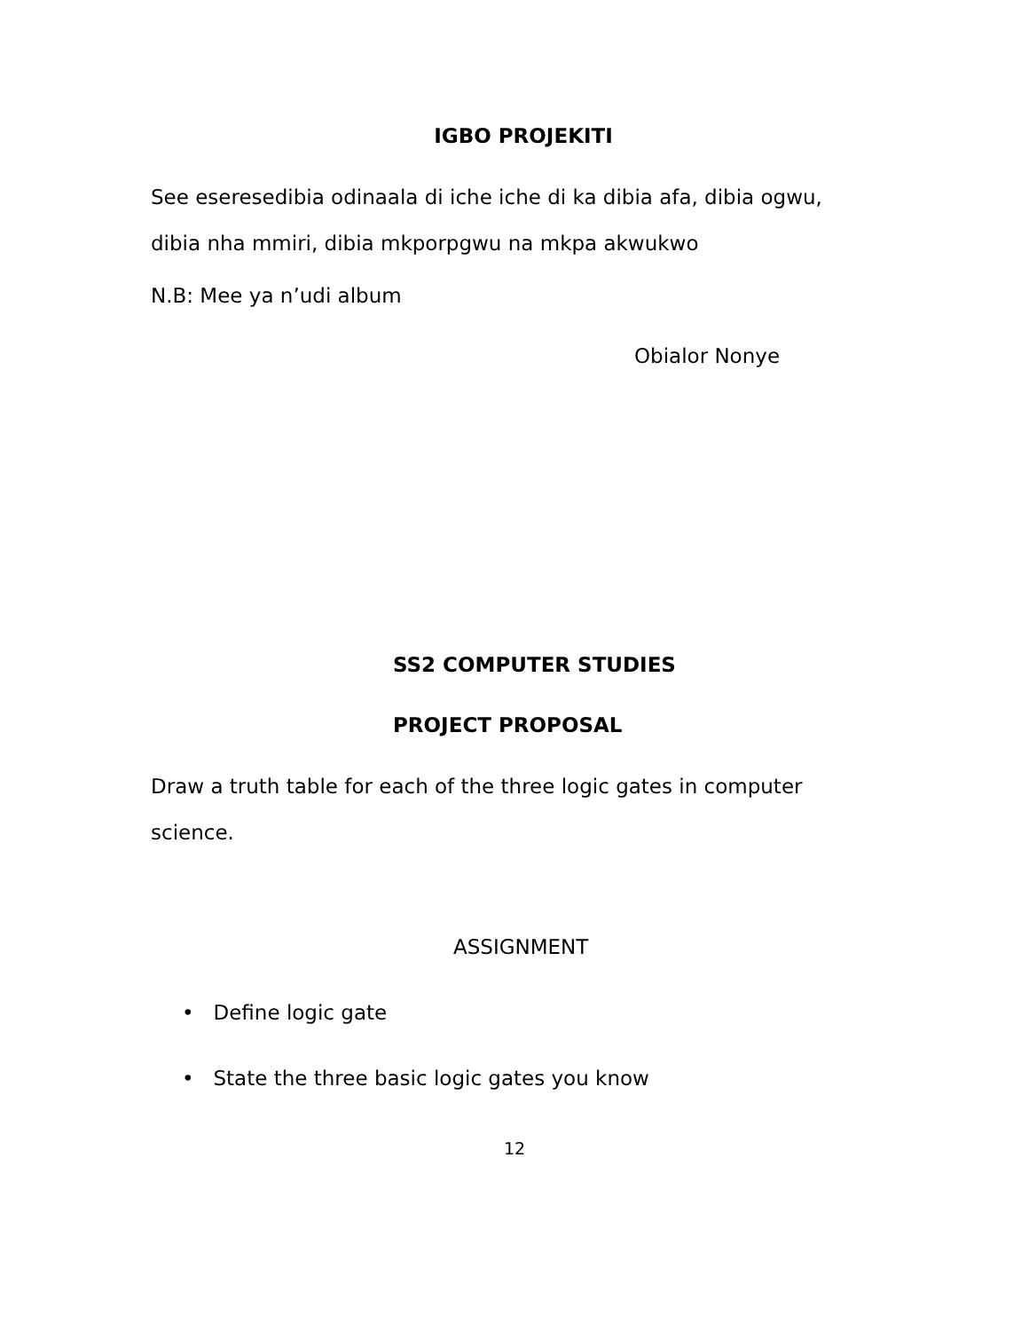IGBO PROJEKITI
See eseresedibia odinaala di iche iche di ka dibia afa, dibia ogwu, dibia nha mmiri, dibia mkporpgwu na mkpa akwukwo
N.B: Mee ya n’udi album
Obialor Nonye
SS2 COMPUTER STUDIES
PROJECT PROPOSAL
Draw a truth table for each of the three logic gates in computer science.
ASSIGNMENT
• Define logic gate
• State the three basic logic gates you know
12